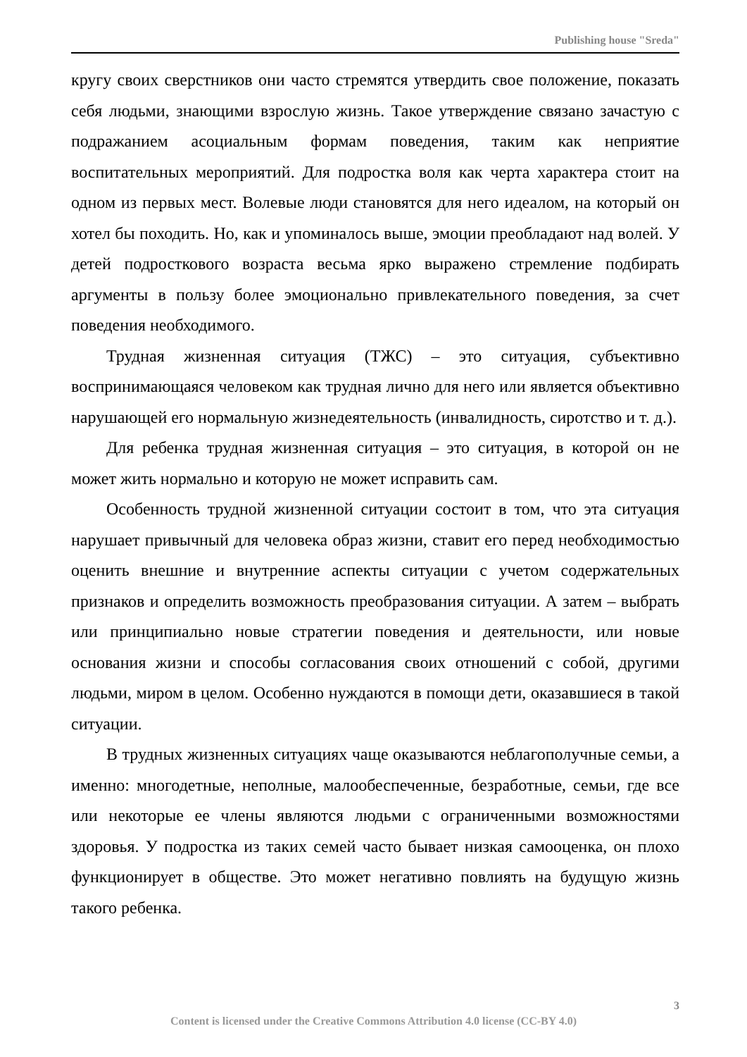Publishing house "Sreda"
кругу своих сверстников они часто стремятся утвердить свое положение, показать себя людьми, знающими взрослую жизнь. Такое утверждение связано зачастую с подражанием асоциальным формам поведения, таким как неприятие воспитательных мероприятий. Для подростка воля как черта характера стоит на одном из первых мест. Волевые люди становятся для него идеалом, на который он хотел бы походить. Но, как и упоминалось выше, эмоции преобладают над волей. У детей подросткового возраста весьма ярко выражено стремление подбирать аргументы в пользу более эмоционально привлекательного поведения, за счет поведения необходимого.
Трудная жизненная ситуация (ТЖС) – это ситуация, субъективно воспринимающаяся человеком как трудная лично для него или является объективно нарушающей его нормальную жизнедеятельность (инвалидность, сиротство и т. д.).
Для ребенка трудная жизненная ситуация – это ситуация, в которой он не может жить нормально и которую не может исправить сам.
Особенность трудной жизненной ситуации состоит в том, что эта ситуация нарушает привычный для человека образ жизни, ставит его перед необходимостью оценить внешние и внутренние аспекты ситуации с учетом содержательных признаков и определить возможность преобразования ситуации. А затем – выбрать или принципиально новые стратегии поведения и деятельности, или новые основания жизни и способы согласования своих отношений с собой, другими людьми, миром в целом. Особенно нуждаются в помощи дети, оказавшиеся в такой ситуации.
В трудных жизненных ситуациях чаще оказываются неблагополучные семьи, а именно: многодетные, неполные, малообеспеченные, безработные, семьи, где все или некоторые ее члены являются людьми с ограниченными возможностями здоровья. У подростка из таких семей часто бывает низкая самооценка, он плохо функционирует в обществе. Это может негативно повлиять на будущую жизнь такого ребенка.
3
Content is licensed under the Creative Commons Attribution 4.0 license (CC-BY 4.0)